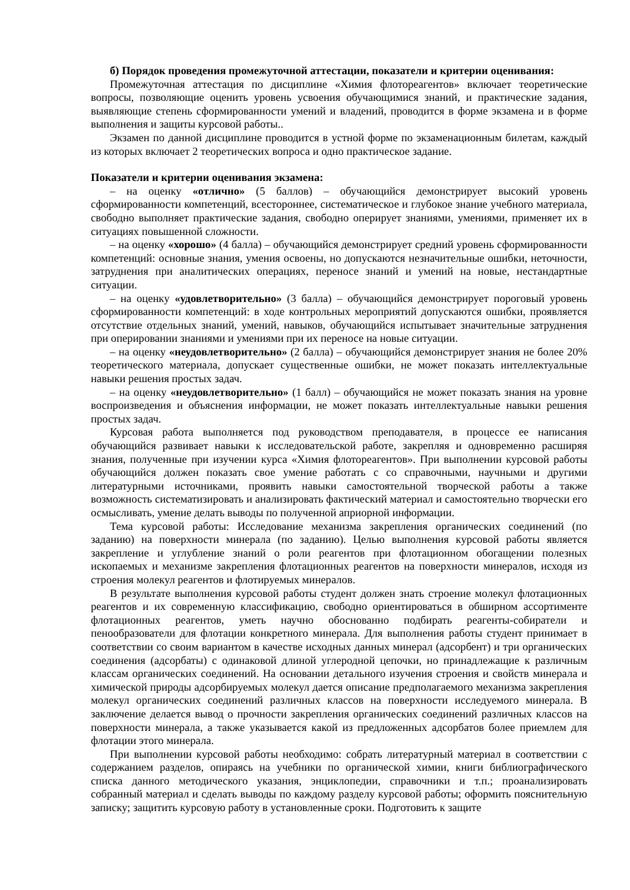б) Порядок проведения промежуточной аттестации, показатели и критерии оценивания:
Промежуточная аттестация по дисциплине «Химия флотореагентов» включает теоретические вопросы, позволяющие оценить уровень усвоения обучающимися знаний, и практические задания, выявляющие степень сформированности умений и владений, проводится в форме экзамена и в форме выполнения и защиты курсовой работы..
Экзамен по данной дисциплине проводится в устной форме по экзаменационным билетам, каждый из которых включает 2 теоретических вопроса и одно практическое задание.
Показатели и критерии оценивания экзамена:
– на оценку «отлично» (5 баллов) – обучающийся демонстрирует высокий уровень сформированности компетенций, всестороннее, систематическое и глубокое знание учебного материала, свободно выполняет практические задания, свободно оперирует знаниями, умениями, применяет их в ситуациях повышенной сложности.
– на оценку «хорошо» (4 балла) – обучающийся демонстрирует средний уровень сформированности компетенций: основные знания, умения освоены, но допускаются незначительные ошибки, неточности, затруднения при аналитических операциях, переносе знаний и умений на новые, нестандартные ситуации.
– на оценку «удовлетворительно» (3 балла) – обучающийся демонстрирует пороговый уровень сформированности компетенций: в ходе контрольных мероприятий допускаются ошибки, проявляется отсутствие отдельных знаний, умений, навыков, обучающийся испытывает значительные затруднения при оперировании знаниями и умениями при их переносе на новые ситуации.
– на оценку «неудовлетворительно» (2 балла) – обучающийся демонстрирует знания не более 20% теоретического материала, допускает существенные ошибки, не может показать интеллектуальные навыки решения простых задач.
– на оценку «неудовлетворительно» (1 балл) – обучающийся не может показать знания на уровне воспроизведения и объяснения информации, не может показать интеллектуальные навыки решения простых задач.
Курсовая работа выполняется под руководством преподавателя, в процессе ее написания обучающийся развивает навыки к исследовательской работе, закрепляя и одновременно расширяя знания, полученные при изучении курса «Химия флотореагентов». При выполнении курсовой работы обучающийся должен показать свое умение работать с со справочными, научными и другими литературными источниками, проявить навыки самостоятельной творческой работы а также возможность систематизировать и анализировать фактический материал и самостоятельно творчески его осмысливать, умение делать выводы по полученной априорной информации.
Тема курсовой работы: Исследование механизма закрепления органических соединений (по заданию) на поверхности минерала (по заданию). Целью выполнения курсовой работы является закрепление и углубление знаний о роли реагентов при флотационном обогащении полезных ископаемых и механизме закрепления флотационных реагентов на поверхности минералов, исходя из строения молекул реагентов и флотируемых минералов.
В результате выполнения курсовой работы студент должен знать строение молекул флотационных реагентов и их современную классификацию, свободно ориентироваться в обширном ассортименте флотационных реагентов, уметь научно обоснованно подбирать реагенты-собиратели и пенообразователи для флотации конкретного минерала. Для выполнения работы студент принимает в соответствии со своим вариантом в качестве исходных данных минерал (адсорбент) и три органических соединения (адсорбаты) с одинаковой длиной углеродной цепочки, но принадлежащие к различным классам органических соединений. На основании детального изучения строения и свойств минерала и химической природы адсорбируемых молекул дается описание предполагаемого механизма закрепления молекул органических соединений различных классов на поверхности исследуемого минерала. В заключение делается вывод о прочности закрепления органических соединений различных классов на поверхности минерала, а также указывается какой из предложенных адсорбатов более приемлем для флотации этого минерала.
При выполнении курсовой работы необходимо: собрать литературный материал в соответствии с содержанием разделов, опираясь на учебники по органической химии, книги библиографического списка данного методического указания, энциклопедии, справочники и т.п.; проанализировать собранный материал и сделать выводы по каждому разделу курсовой работы; оформить пояснительную записку; защитить курсовую работу в установленные сроки. Подготовить к защите